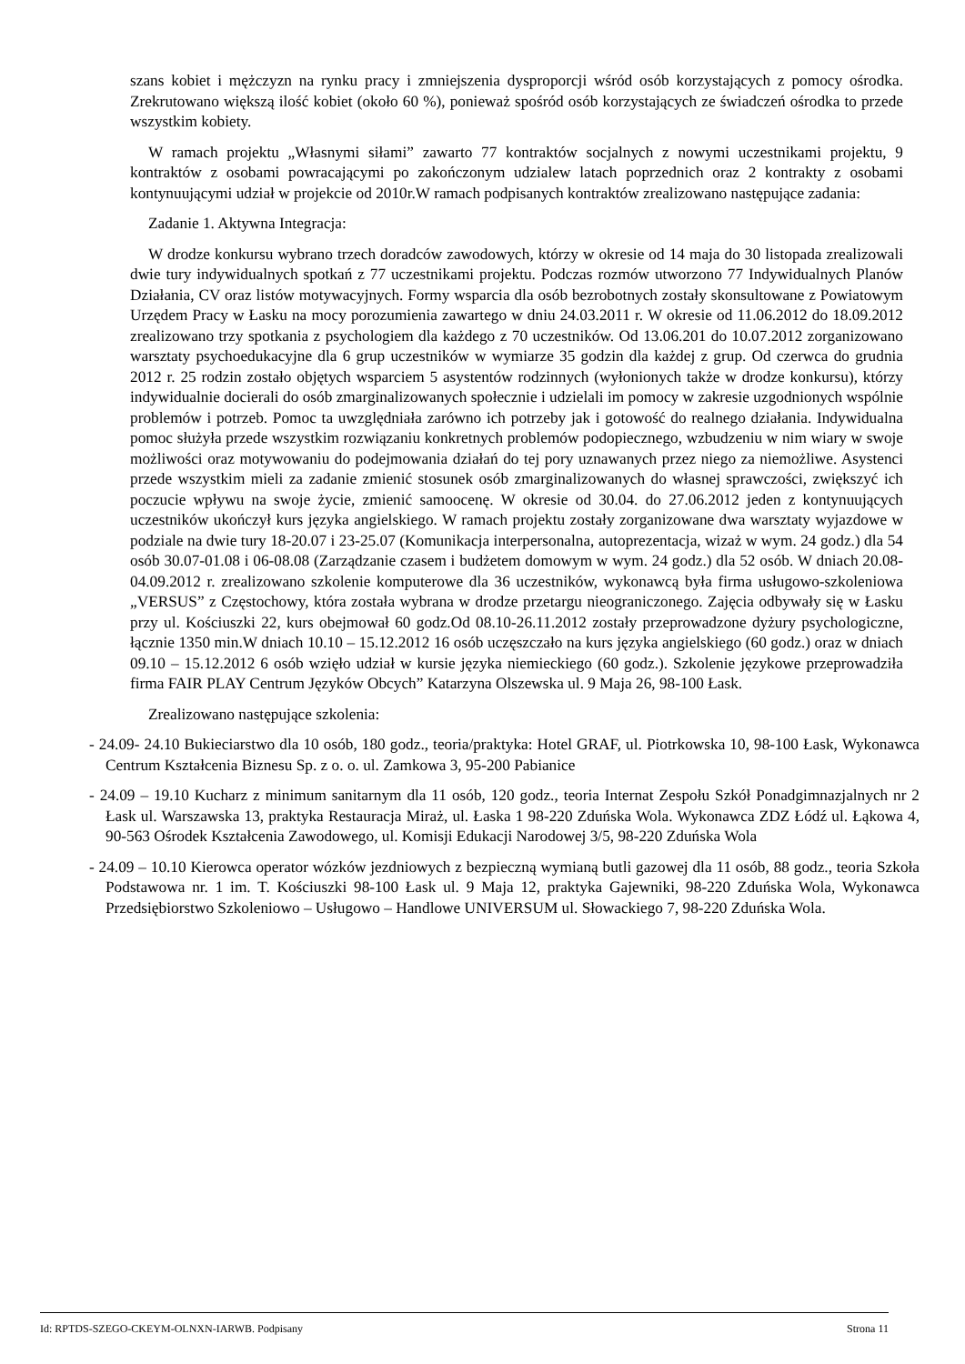szans kobiet i mężczyzn na rynku pracy i zmniejszenia dysproporcji wśród osób korzystających z pomocy ośrodka. Zrekrutowano większą ilość kobiet (około 60 %), ponieważ spośród osób korzystających ze świadczeń ośrodka to przede wszystkim kobiety.
W ramach projektu „Własnymi siłami” zawarto 77 kontraktów socjalnych z nowymi uczestnikami projektu, 9 kontraktów z osobami powracającymi po zakończonym udzialew latach poprzednich oraz 2 kontrakty z osobami kontynuującymi udział w projekcie od 2010r.W ramach podpisanych kontraktów zrealizowano następujące zadania:
Zadanie 1. Aktywna Integracja:
W drodze konkursu wybrano trzech doradców zawodowych, którzy w okresie od 14 maja do 30 listopada zrealizowali dwie tury indywidualnych spotkań z 77 uczestnikami projektu. Podczas rozmów utworzono 77 Indywidualnych Planów Działania, CV oraz listów motywacyjnych. Formy wsparcia dla osób bezrobotnych zostały skonsultowane z Powiatowym Urzędem Pracy w Łasku na mocy porozumienia zawartego w dniu 24.03.2011 r. W okresie od 11.06.2012 do 18.09.2012 zrealizowano trzy spotkania z psychologiem dla każdego z 70 uczestników. Od 13.06.201 do 10.07.2012 zorganizowano warsztaty psychoedukacyjne dla 6 grup uczestników w wymiarze 35 godzin dla każdej z grup. Od czerwca do grudnia 2012 r. 25 rodzin zostało objętych wsparciem 5 asystentów rodzinnych (wyłonionych także w drodze konkursu), którzy indywidualnie docierali do osób zmarginalizowanych społecznie i udzielali im pomocy w zakresie uzgodnionych wspólnie problemów i potrzeb. Pomoc ta uwzględniała zarówno ich potrzeby jak i gotowość do realnego działania. Indywidualna pomoc służyła przede wszystkim rozwiązaniu konkretnych problemów podopiecznego, wzbudzeniu w nim wiary w swoje możliwości oraz motywowaniu do podejmowania działań do tej pory uznawanych przez niego za niemożliwe. Asystenci przede wszystkim mieli za zadanie zmienić stosunek osób zmarginalizowanych do własnej sprawczości, zwiększyć ich poczucie wpływu na swoje życie, zmienić samoocenę. W okresie od 30.04. do 27.06.2012 jeden z kontynuujących uczestników ukończył kurs języka angielskiego. W ramach projektu zostały zorganizowane dwa warsztaty wyjazdowe w podziale na dwie tury 18-20.07 i 23-25.07 (Komunikacja interpersonalna, autoprezentacja, wizaż w wym. 24 godz.) dla 54 osób 30.07-01.08 i 06-08.08 (Zarządzanie czasem i budżetem domowym w wym. 24 godz.) dla 52 osób. W dniach 20.08-04.09.2012 r. zrealizowano szkolenie komputerowe dla 36 uczestników, wykonawcą była firma usługowo-szkoleniowa „VERSUS” z Częstochowy, która została wybrana w drodze przetargu nieograniczonego. Zajęcia odbywały się w Łasku przy ul. Kościuszki 22, kurs obejmował 60 godz.Od 08.10-26.11.2012 zostały przeprowadzone dyżury psychologiczne, łącznie 1350 min.W dniach 10.10 – 15.12.2012 16 osób uczęszczało na kurs języka angielskiego (60 godz.) oraz w dniach 09.10 – 15.12.2012 6 osób wzięło udział w kursie języka niemieckiego (60 godz.). Szkolenie językowe przeprowadziła firma FAIR PLAY Centrum Języków Obcych” Katarzyna Olszewska ul. 9 Maja 26, 98-100 Łask.
Zrealizowano następujące szkolenia:
- 24.09- 24.10 Bukieciarstwo dla 10 osób, 180 godz., teoria/praktyka: Hotel GRAF, ul. Piotrkowska 10, 98-100 Łask, Wykonawca Centrum Kształcenia Biznesu Sp. z o. o. ul. Zamkowa 3, 95-200 Pabianice
- 24.09 – 19.10 Kucharz z minimum sanitarnym dla 11 osób, 120 godz., teoria Internat Zespołu Szkół Ponadgimnazjalnych nr 2 Łask ul. Warszawska 13, praktyka Restauracja Miraż, ul. Łaska 1 98-220 Zduńska Wola. Wykonawca ZDZ Łódź ul. Łąkowa 4, 90-563 Ośrodek Kształcenia Zawodowego, ul. Komisji Edukacji Narodowej 3/5, 98-220 Zduńska Wola
- 24.09 – 10.10 Kierowca operator wózków jezdniowych z bezpieczną wymianą butli gazowej dla 11 osób, 88 godz., teoria Szkoła Podstawowa nr. 1 im. T. Kościuszki 98-100 Łask ul. 9 Maja 12, praktyka Gajewniki, 98-220 Zduńska Wola, Wykonawca Przedsiębiorstwo Szkoleniowo – Usługowo – Handlowe UNIVERSUM ul. Słowackiego 7, 98-220 Zduńska Wola.
Id: RPTDS-SZEGO-CKEYM-OLNXN-IARWB. Podpisany Strona 11